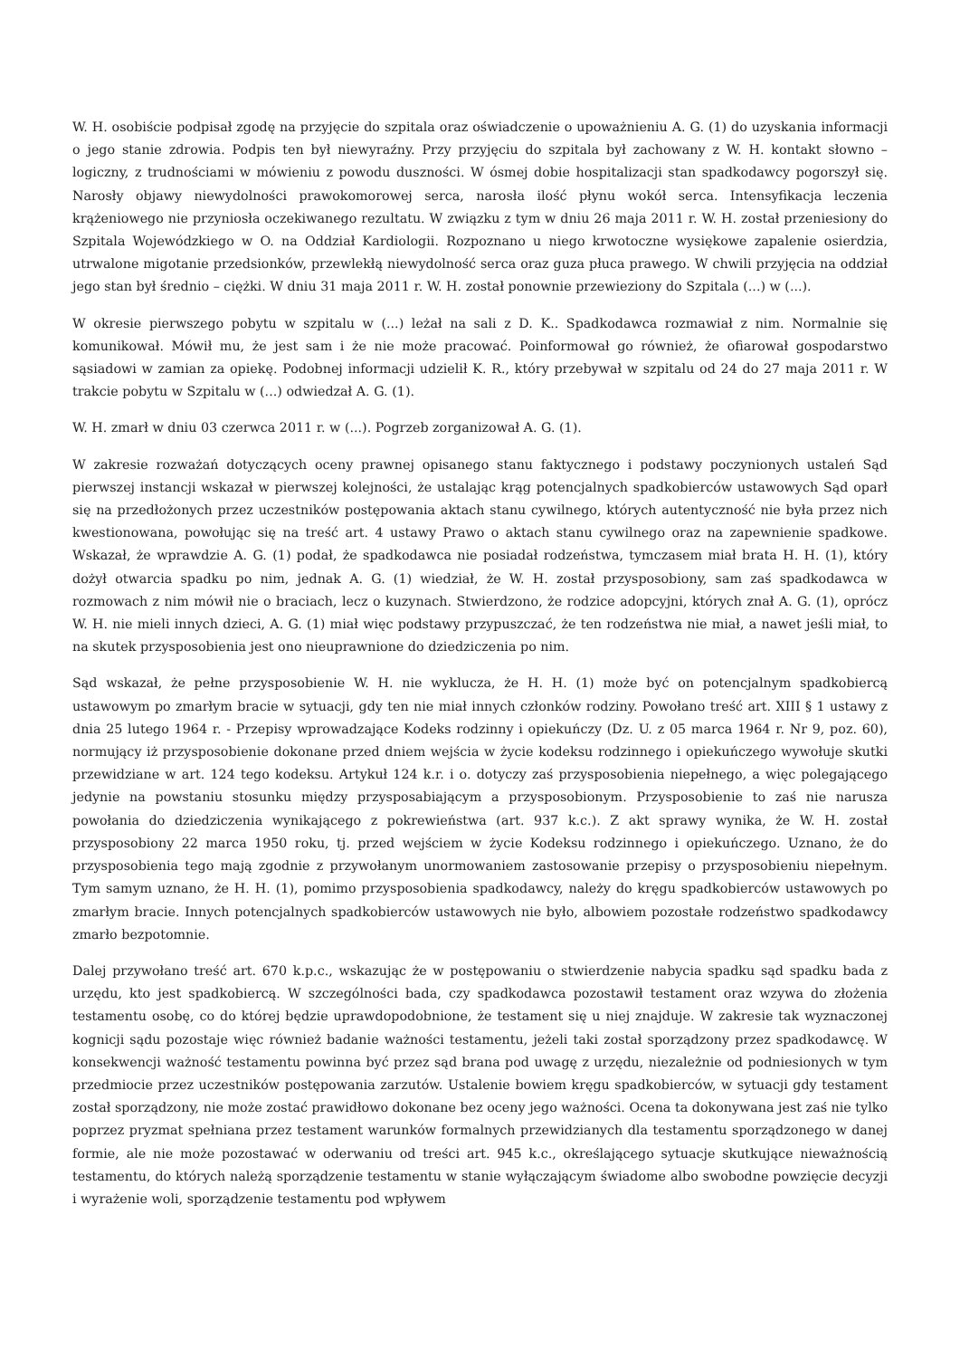W. H. osobiście podpisał zgodę na przyjęcie do szpitala oraz oświadczenie o upoważnieniu A. G. (1) do uzyskania informacji o jego stanie zdrowia. Podpis ten był niewyraźny. Przy przyjęciu do szpitala był zachowany z W. H. kontakt słowno – logiczny, z trudnościami w mówieniu z powodu duszności. W ósmej dobie hospitalizacji stan spadkodawcy pogorszył się. Narosły objawy niewydolności prawokomorowej serca, narosła ilość płynu wokół serca. Intensyfikacja leczenia krążeniowego nie przyniosła oczekiwanego rezultatu. W związku z tym w dniu 26 maja 2011 r. W. H. został przeniesiony do Szpitala Wojewódzkiego w O. na Oddział Kardiologii. Rozpoznano u niego krwotoczne wysiękowe zapalenie osierdzia, utrwalone migotanie przedsionków, przewlekłą niewydolność serca oraz guza płuca prawego. W chwili przyjęcia na oddział jego stan był średnio – ciężki. W dniu 31 maja 2011 r. W. H. został ponownie przewieziony do Szpitala (...) w (...).
W okresie pierwszego pobytu w szpitalu w (...) leżał na sali z D. K.. Spadkodawca rozmawiał z nim. Normalnie się komunikował. Mówił mu, że jest sam i że nie może pracować. Poinformował go również, że ofiarował gospodarstwo sąsiadowi w zamian za opiekę. Podobnej informacji udzielił K. R., który przebywał w szpitalu od 24 do 27 maja 2011 r. W trakcie pobytu w Szpitalu w (...) odwiedzał A. G. (1).
W. H. zmarł w dniu 03 czerwca 2011 r. w (...). Pogrzeb zorganizował A. G. (1).
W zakresie rozważań dotyczących oceny prawnej opisanego stanu faktycznego i podstawy poczynionych ustaleń Sąd pierwszej instancji wskazał w pierwszej kolejności, że ustalając krąg potencjalnych spadkobierców ustawowych Sąd oparł się na przedłożonych przez uczestników postępowania aktach stanu cywilnego, których autentyczność nie była przez nich kwestionowana, powołując się na treść art. 4 ustawy Prawo o aktach stanu cywilnego oraz na zapewnienie spadkowe. Wskazał, że wprawdzie A. G. (1) podał, że spadkodawca nie posiadał rodzeństwa, tymczasem miał brata H. H. (1), który dożył otwarcia spadku po nim, jednak A. G. (1) wiedział, że W. H. został przysposobiony, sam zaś spadkodawca w rozmowach z nim mówił nie o braciach, lecz o kuzynach. Stwierdzono, że rodzice adopcyjni, których znał A. G. (1), oprócz W. H. nie mieli innych dzieci, A. G. (1) miał więc podstawy przypuszczać, że ten rodzeństwa nie miał, a nawet jeśli miał, to na skutek przysposobienia jest ono nieuprawnione do dziedziczenia po nim.
Sąd wskazał, że pełne przysposobienie W. H. nie wyklucza, że H. H. (1) może być on potencjalnym spadkobiercą ustawowym po zmarłym bracie w sytuacji, gdy ten nie miał innych członków rodziny. Powołano treść art. XIII § 1 ustawy z dnia 25 lutego 1964 r. - Przepisy wprowadzające Kodeks rodzinny i opiekuńczy (Dz. U. z 05 marca 1964 r. Nr 9, poz. 60), normujący iż przysposobienie dokonane przed dniem wejścia w życie kodeksu rodzinnego i opiekuńczego wywołuje skutki przewidziane w art. 124 tego kodeksu. Artykuł 124 k.r. i o. dotyczy zaś przysposobienia niepełnego, a więc polegającego jedynie na powstaniu stosunku między przysposabiającym a przysposobionym. Przysposobienie to zaś nie narusza powołania do dziedziczenia wynikającego z pokrewieństwa (art. 937 k.c.). Z akt sprawy wynika, że W. H. został przysposobiony 22 marca 1950 roku, tj. przed wejściem w życie Kodeksu rodzinnego i opiekuńczego. Uznano, że do przysposobienia tego mają zgodnie z przywołanym unormowaniem zastosowanie przepisy o przysposobieniu niepełnym. Tym samym uznano, że H. H. (1), pomimo przysposobienia spadkodawcy, należy do kręgu spadkobierców ustawowych po zmarłym bracie. Innych potencjalnych spadkobierców ustawowych nie było, albowiem pozostałe rodzeństwo spadkodawcy zmarło bezpotomnie.
Dalej przywołano treść art. 670 k.p.c., wskazując że w postępowaniu o stwierdzenie nabycia spadku sąd spadku bada z urzędu, kto jest spadkobiercą. W szczególności bada, czy spadkodawca pozostawił testament oraz wzywa do złożenia testamentu osobę, co do której będzie uprawdopodobnione, że testament się u niej znajduje. W zakresie tak wyznaczonej kognicji sądu pozostaje więc również badanie ważności testamentu, jeżeli taki został sporządzony przez spadkodawcę. W konsekwencji ważność testamentu powinna być przez sąd brana pod uwagę z urzędu, niezależnie od podniesionych w tym przedmiocie przez uczestników postępowania zarzutów. Ustalenie bowiem kręgu spadkobierców, w sytuacji gdy testament został sporządzony, nie może zostać prawidłowo dokonane bez oceny jego ważności. Ocena ta dokonywana jest zaś nie tylko poprzez pryzmat spełniana przez testament warunków formalnych przewidzianych dla testamentu sporządzonego w danej formie, ale nie może pozostawać w oderwaniu od treści art. 945 k.c., określającego sytuacje skutkujące nieważnością testamentu, do których należą sporządzenie testamentu w stanie wyłączającym świadome albo swobodne powzięcie decyzji i wyrażenie woli, sporządzenie testamentu pod wpływem